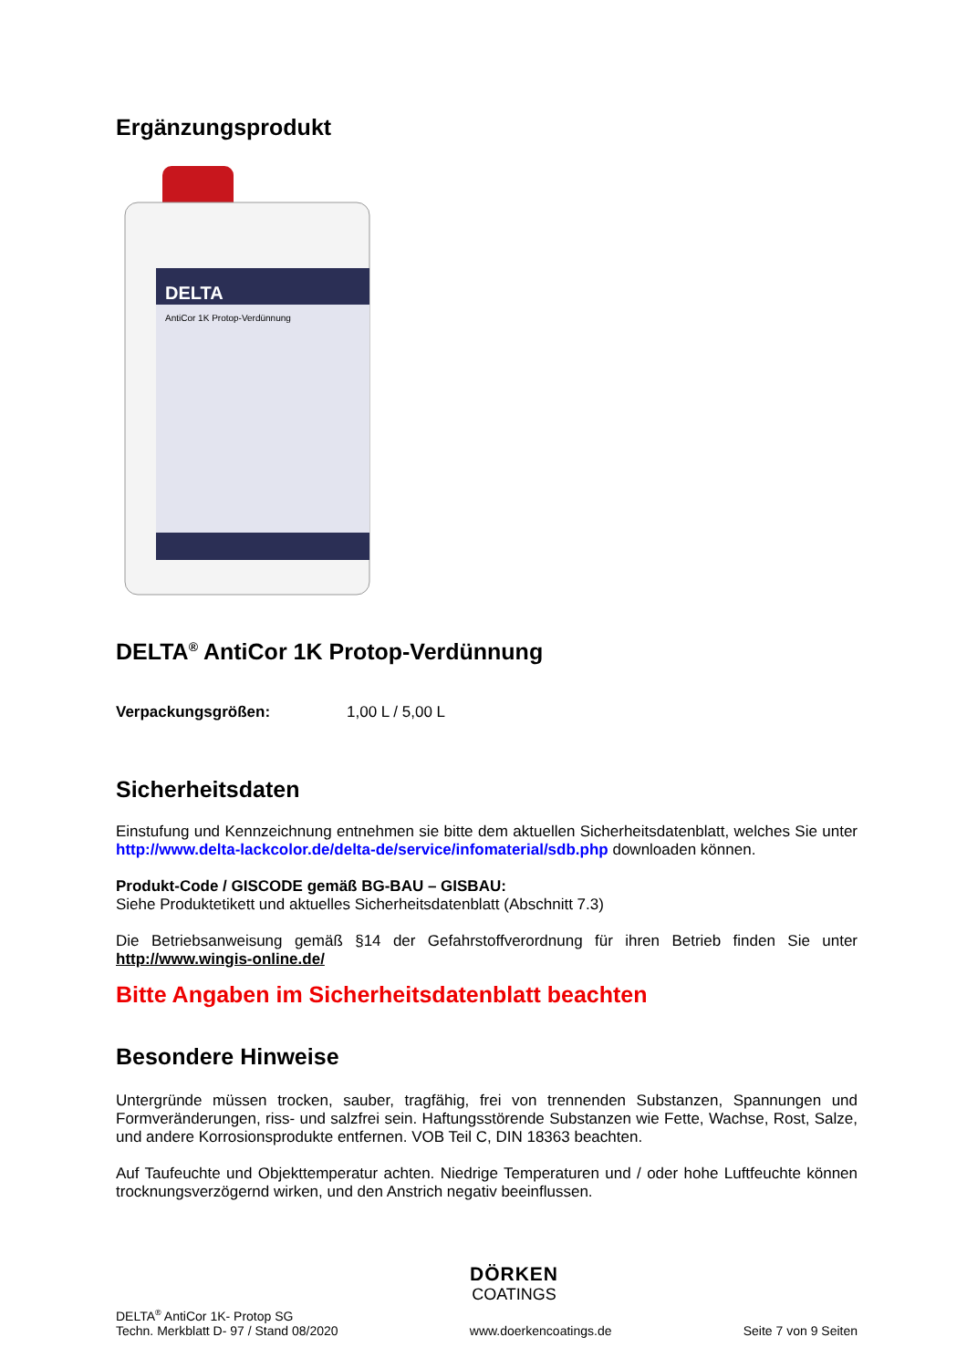Ergänzungsprodukt
DELTA
AntiCor 1K Protop-Verdünnung
DELTA<sup>®</sup> AntiCor 1K Protop-Verdünnung
Verpackungsgrößen: 1,00 L / 5,00 L
Sicherheitsdaten
Einstufung und Kennzeichnung entnehmen sie bitte dem aktuellen Sicherheitsdatenblatt, welches Sie unter http://www.delta-lackcolor.de/delta-de/service/infomaterial/sdb.php downloaden können.
Produkt-Code / GISCODE gemäß BG-BAU – GISBAU:
Siehe Produktetikett und aktuelles Sicherheitsdatenblatt (Abschnitt 7.3)
Die Betriebsanweisung gemäß §14 der Gefahrstoffverordnung für ihren Betrieb finden Sie unter http://www.wingis-online.de/
Bitte Angaben im Sicherheitsdatenblatt beachten
Besondere Hinweise
Untergründe müssen trocken, sauber, tragfähig, frei von trennenden Substanzen, Spannungen und Formveränderungen, riss- und salzfrei sein. Haftungsstörende Substanzen wie Fette, Wachse, Rost, Salze, und andere Korrosionsprodukte entfernen. VOB Teil C, DIN 18363 beachten.
Auf Taufeuchte und Objekttemperatur achten. Niedrige Temperaturen und / oder hohe Luftfeuchte können trocknungsverzögernd wirken, und den Anstrich negativ beeinflussen.
DÖRKEN
COATINGS
DELTA<sup>®</sup> AntiCor 1K- Protop SG
Techn. Merkblatt D- 97 / Stand 08/2020
www.doerkencoatings.de
Seite 7 von 9 Seiten